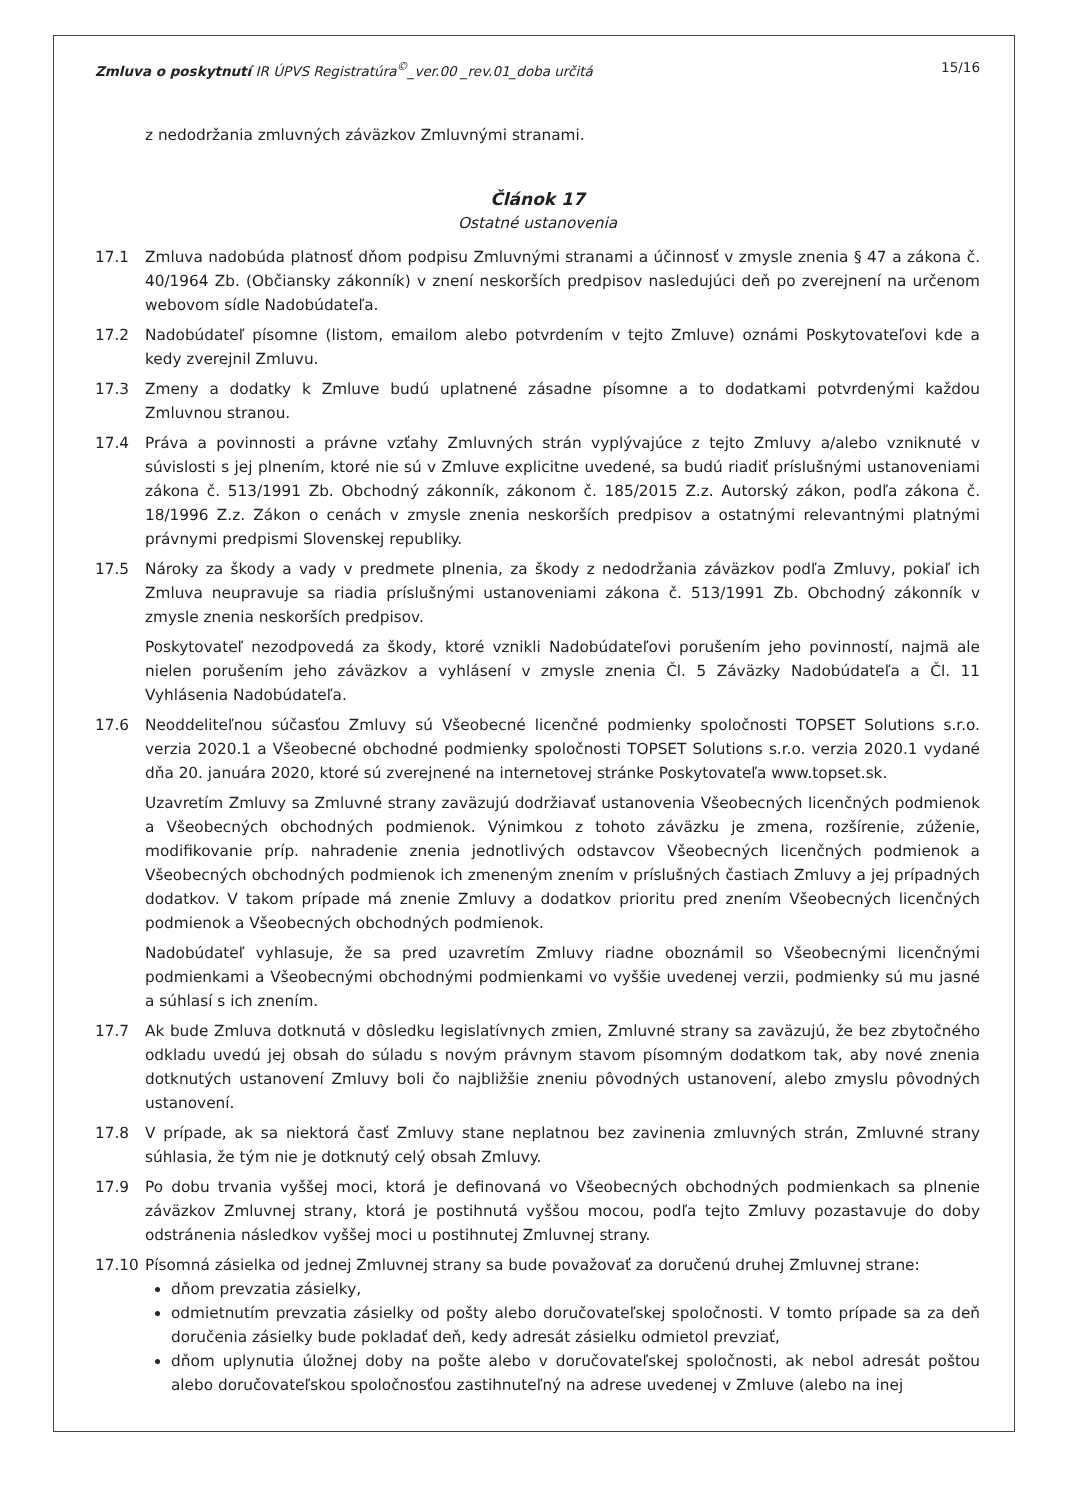Zmluva o poskytnutí IR ÚPVS Registratúra<sup>©</sup>_ver.00 _rev.01_doba určitá 15/16
z nedodržania zmluvných záväzkov Zmluvnými stranami.
Článok 17
Ostatné ustanovenia
17.1 Zmluva nadobúda platnosť dňom podpisu Zmluvnými stranami a účinnosť v zmysle znenia § 47 a zákona č. 40/1964 Zb. (Občiansky zákonník) v znení neskorších predpisov nasledujúci deň po zverejnení na určenom webovom sídle Nadobúdateľa.
17.2 Nadobúdateľ písomne (listom, emailom alebo potvrdením v tejto Zmluve) oznámi Poskytovateľovi kde a kedy zverejnil Zmluvu.
17.3 Zmeny a dodatky k Zmluve budú uplatnené zásadne písomne a to dodatkami potvrdenými každou Zmluvnou stranou.
17.4 Práva a povinnosti a právne vzťahy Zmluvných strán vyplývajúce z tejto Zmluvy a/alebo vzniknuté v súvislosti s jej plnením, ktoré nie sú v Zmluve explicitne uvedené, sa budú riadiť príslušnými ustanoveniami zákona č. 513/1991 Zb. Obchodný zákonník, zákonom č. 185/2015 Z.z. Autorský zákon, podľa zákona č. 18/1996 Z.z. Zákon o cenách v zmysle znenia neskorších predpisov a ostatnými relevantnými platnými právnymi predpismi Slovenskej republiky.
17.5 Nároky za škody a vady v predmete plnenia, za škody z nedodržania záväzkov podľa Zmluvy, pokiaľ ich Zmluva neupravuje sa riadia príslušnými ustanoveniami zákona č. 513/1991 Zb. Obchodný zákonník v zmysle znenia neskorších predpisov.
Poskytovateľ nezodpovedá za škody, ktoré vznikli Nadobúdateľovi porušením jeho povinností, najmä ale nielen porušením jeho záväzkov a vyhlásení v zmysle znenia Čl. 5 Záväzky Nadobúdateľa a Čl. 11 Vyhlásenia Nadobúdateľa.
17.6 Neoddeliteľnou súčasťou Zmluvy sú Všeobecné licenčné podmienky spoločnosti TOPSET Solutions s.r.o. verzia 2020.1 a Všeobecné obchodné podmienky spoločnosti TOPSET Solutions s.r.o. verzia 2020.1 vydané dňa 20. januára 2020, ktoré sú zverejnené na internetovej stránke Poskytovateľa www.topset.sk.
Uzavretím Zmluvy sa Zmluvné strany zaväzujú dodržiavať ustanovenia Všeobecných licenčných podmienok a Všeobecných obchodných podmienok. Výnimkou z tohoto záväzku je zmena, rozšírenie, zúženie, modifikovanie príp. nahradenie znenia jednotlivých odstavcov Všeobecných licenčných podmienok a Všeobecných obchodných podmienok ich zmeneným znením v príslušných častiach Zmluvy a jej prípadných dodatkov. V takom prípade má znenie Zmluvy a dodatkov prioritu pred znením Všeobecných licenčných podmienok a Všeobecných obchodných podmienok.
Nadobúdateľ vyhlasuje, že sa pred uzavretím Zmluvy riadne oboznámil so Všeobecnými licenčnými podmienkami a Všeobecnými obchodnými podmienkami vo vyššie uvedenej verzii, podmienky sú mu jasné a súhlasí s ich znením.
17.7 Ak bude Zmluva dotknutá v dôsledku legislatívnych zmien, Zmluvné strany sa zaväzujú, že bez zbytočného odkladu uvedú jej obsah do súladu s novým právnym stavom písomným dodatkom tak, aby nové znenia dotknutých ustanovení Zmluvy boli čo najbližšie zneniu pôvodných ustanovení, alebo zmyslu pôvodných ustanovení.
17.8 V prípade, ak sa niektorá časť Zmluvy stane neplatnou bez zavinenia zmluvných strán, Zmluvné strany súhlasia, že tým nie je dotknutý celý obsah Zmluvy.
17.9 Po dobu trvania vyššej moci, ktorá je definovaná vo Všeobecných obchodných podmienkach sa plnenie záväzkov Zmluvnej strany, ktorá je postihnutá vyššou mocou, podľa tejto Zmluvy pozastavuje do doby odstránenia následkov vyššej moci u postihnutej Zmluvnej strany.
17.10 Písomná zásielka od jednej Zmluvnej strany sa bude považovať za doručenú druhej Zmluvnej strane:
dňom prevzatia zásielky,
odmietnutím prevzatia zásielky od pošty alebo doručovateľskej spoločnosti. V tomto prípade sa za deň doručenia zásielky bude pokladať deň, kedy adresát zásielku odmietol prevziať,
dňom uplynutia úložnej doby na pošte alebo v doručovateľskej spoločnosti, ak nebol adresát poštou alebo doručovateľskou spoločnosťou zastihnuteľný na adrese uvedenej v Zmluve (alebo na inej